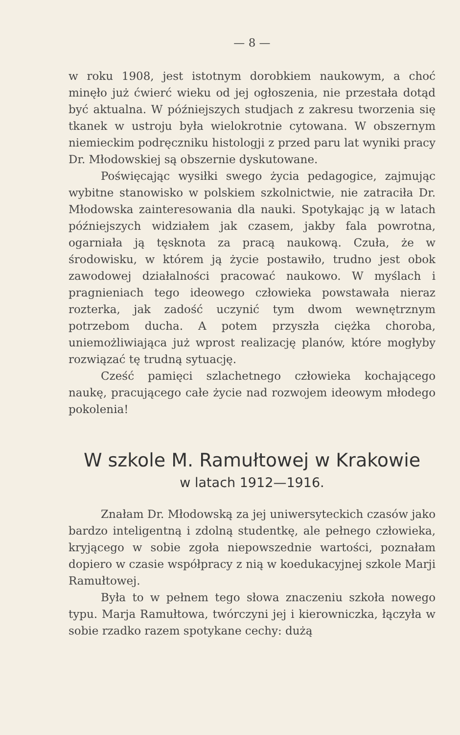— 8 —
w roku 1908, jest istotnym dorobkiem naukowym, a choć minęło już ćwierć wieku od jej ogłoszenia, nie przestała dotąd być aktualna. W późniejszych studjach z zakresu tworzenia się tkanek w ustroju była wielokrotnie cytowana. W obszernym niemieckim podręczniku histologji z przed paru lat wyniki pracy Dr. Młodowskiej są obszernie dyskutowane.
Poświęcając wysiłki swego życia pedagogice, zajmując wybitne stanowisko w polskiem szkolnictwie, nie zatraciła Dr. Młodowska zainteresowania dla nauki. Spotykając ją w latach późniejszych widziałem jak czasem, jakby fala powrotna, ogarniała ją tęsknota za pracą naukową. Czuła, że w środowisku, w którem ją życie postawiło, trudno jest obok zawodowej działalności pracować naukowo. W myślach i pragnieniach tego ideowego człowieka powstawała nieraz rozterka, jak zadość uczynić tym dwom wewnętrznym potrzebom ducha. A potem przyszła ciężka choroba, uniemożliwiająca już wprost realizację planów, które mogłyby rozwiązać tę trudną sytuację.
Cześć pamięci szlachetnego człowieka kochającego naukę, pracującego całe życie nad rozwojem ideowym młodego pokolenia!
W szkole M. Ramułtowej w Krakowie
w latach 1912—1916.
Znałam Dr. Młodowską za jej uniwersyteckich czasów jako bardzo inteligentną i zdolną studentkę, ale pełnego człowieka, kryjącego w sobie zgoła niepowszednie wartości, poznałam dopiero w czasie współpracy z nią w koedukacyjnej szkole Marji Ramułtowej.
Była to w pełnem tego słowa znaczeniu szkoła nowego typu. Marja Ramułtowa, twórczyni jej i kierowniczka, łączyła w sobie rzadko razem spotykane cechy: dużą